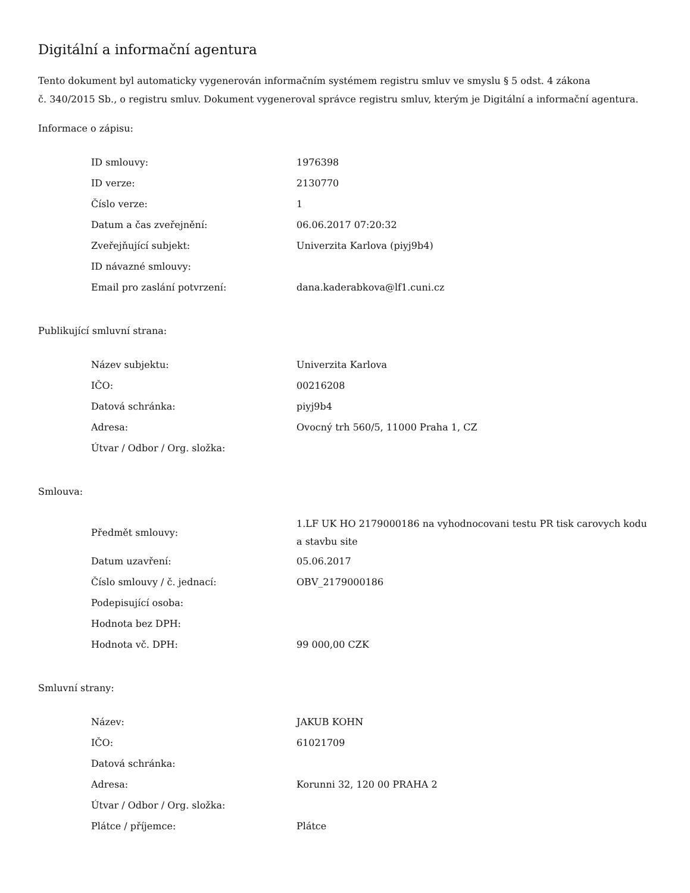Digitální a informační agentura
Tento dokument byl automaticky vygenerován informačním systémem registru smluv ve smyslu § 5 odst. 4 zákona
č. 340/2015 Sb., o registru smluv. Dokument vygeneroval správce registru smluv, kterým je Digitální a informační agentura.
Informace o zápisu:
| ID smlouvy: | 1976398 |
| ID verze: | 2130770 |
| Číslo verze: | 1 |
| Datum a čas zveřejnění: | 06.06.2017 07:20:32 |
| Zveřejňující subjekt: | Univerzita Karlova (piyj9b4) |
| ID návazné smlouvy: | |
| Email pro zaslání potvrzení: | dana.kaderabkova@lf1.cuni.cz |
Publikující smluvní strana:
| Název subjektu: | Univerzita Karlova |
| IČO: | 00216208 |
| Datová schránka: | piyj9b4 |
| Adresa: | Ovocný trh 560/5, 11000 Praha 1, CZ |
| Útvar / Odbor / Org. složka: | |
Smlouva:
| Předmět smlouvy: | 1.LF UK HO 2179000186 na vyhodnocovani testu PR tisk carovych kodu a stavbu site |
| Datum uzavření: | 05.06.2017 |
| Číslo smlouvy / č. jednací: | OBV_2179000186 |
| Podepisující osoba: | |
| Hodnota bez DPH: | |
| Hodnota vč. DPH: | 99 000,00 CZK |
Smluvní strany:
| Název: | JAKUB KOHN |
| IČO: | 61021709 |
| Datová schránka: | |
| Adresa: | Korunni 32, 120 00 PRAHA 2 |
| Útvar / Odbor / Org. složka: | |
| Plátce / příjemce: | Plátce |